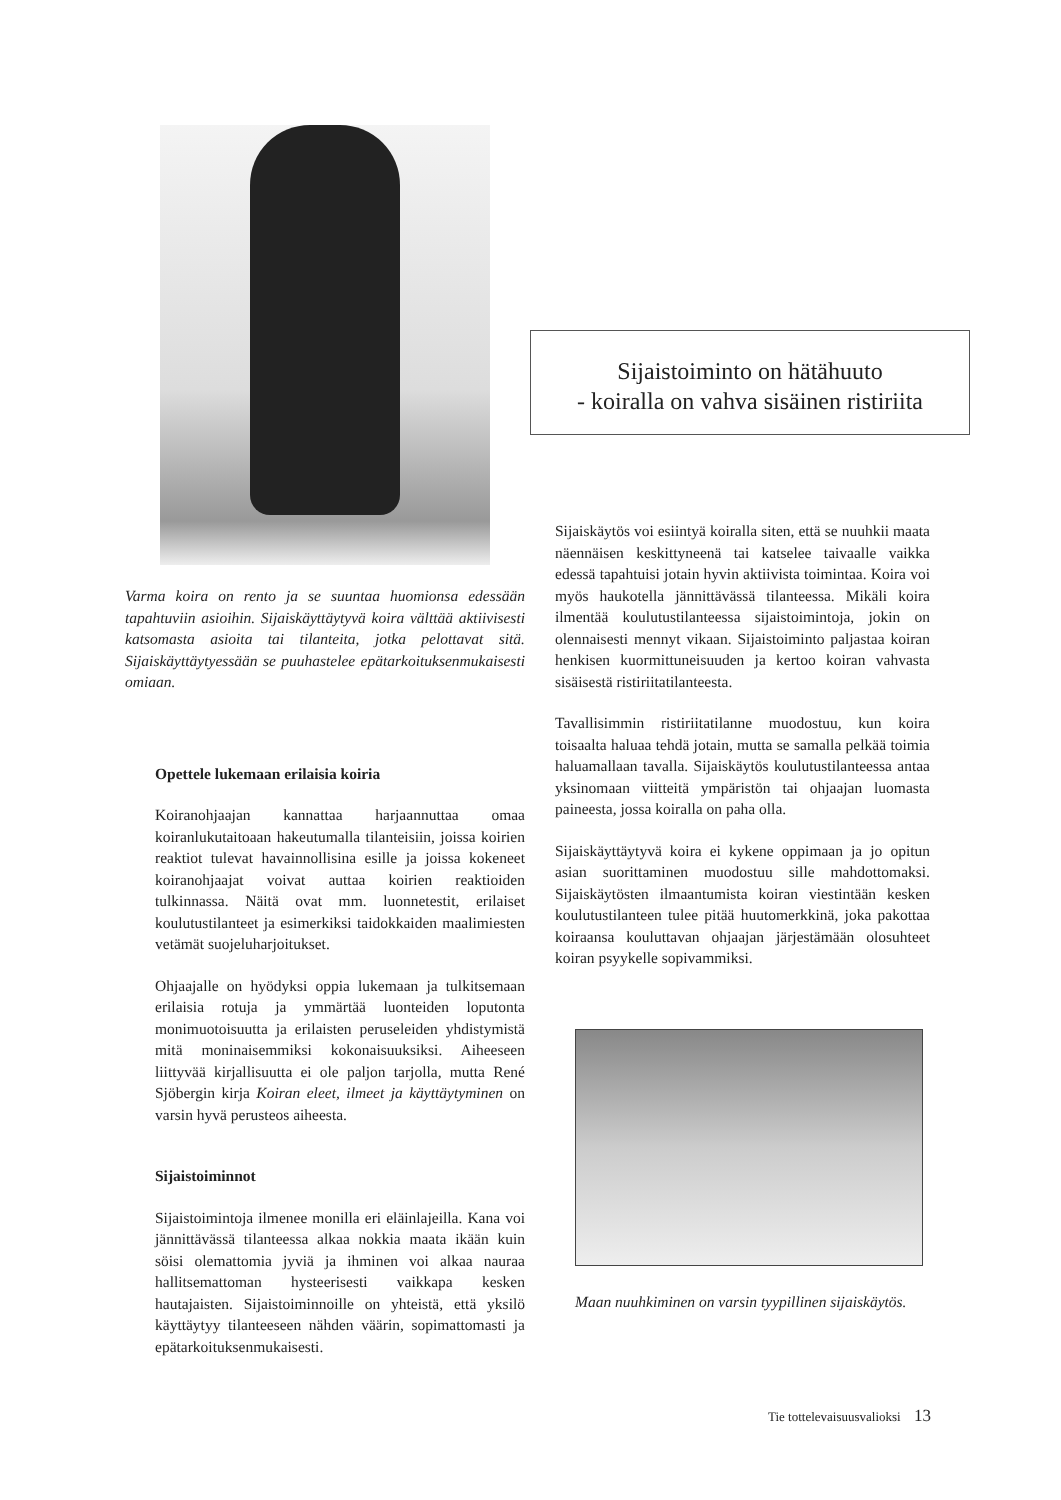Varma koira on rento ja se suuntaa huomionsa edessään tapahtuviin asioihin. Sijaiskäyttäytyvä koira välttää aktiivisesti katsomasta asioita tai tilanteita, jotka pelottavat sitä. Sijaiskäyttäytyessään se puuhastelee epätarkoituksenmukaisesti omiaan.
Opettele lukemaan erilaisia koiria
Koiranohjaajan kannattaa harjaannuttaa omaa koiranlukutaitoaan hakeutumalla tilanteisiin, joissa koirien reaktiot tulevat havainnollisina esille ja joissa kokeneet koiranohjaajat voivat auttaa koirien reaktioiden tulkinnassa. Näitä ovat mm. luonnetestit, erilaiset koulutustilanteet ja esimerkiksi taidokkaiden maalimiesten vetämät suojeluharjoitukset.
Ohjaajalle on hyödyksi oppia lukemaan ja tulkitsemaan erilaisia rotuja ja ymmärtää luonteiden loputonta monimuotoisuutta ja erilaisten peruseleiden yhdistymistä mitä moninaisemmiksi kokonaisuuksiksi. Aiheeseen liittyvää kirjallisuutta ei ole paljon tarjolla, mutta René Sjöbergin kirja Koiran eleet, ilmeet ja käyttäytyminen on varsin hyvä perusteos aiheesta.
Sijaistoiminnot
Sijaistoimintoja ilmenee monilla eri eläinlajeilla. Kana voi jännittävässä tilanteessa alkaa nokkia maata ikään kuin söisi olemattomia jyviä ja ihminen voi alkaa nauraa hallitsemattoman hysteerisesti vaikkapa kesken hautajaisten. Sijaistoiminnoille on yhteistä, että yksilö käyttäytyy tilanteeseen nähden väärin, sopimattomasti ja epätarkoituksenmukaisesti.
Sijaistoiminto on hätähuuto
- koiralla on vahva sisäinen ristiriita
Sijaiskäytös voi esiintyä koiralla siten, että se nuuhkii maata näennäisen keskittyneenä tai katselee taivaalle vaikka edessä tapahtuisi jotain hyvin aktiivista toimintaa. Koira voi myös haukotella jännittävässä tilanteessa. Mikäli koira ilmentää koulutustilanteessa sijaistoimintoja, jokin on olennaisesti mennyt vikaan. Sijaistoiminto paljastaa koiran henkisen kuormittuneisuuden ja kertoo koiran vahvasta sisäisestä ristiriitatilanteesta.
Tavallisimmin ristiriitatilanne muodostuu, kun koira toisaalta haluaa tehdä jotain, mutta se samalla pelkää toimia haluamallaan tavalla. Sijaiskäytös koulutustilanteessa antaa yksinomaan viitteitä ympäristön tai ohjaajan luomasta paineesta, jossa koiralla on paha olla.
Sijaiskäyttäytyvä koira ei kykene oppimaan ja jo opitun asian suorittaminen muodostuu sille mahdottomaksi. Sijaiskäytösten ilmaantumista koiran viestintään kesken koulutustilanteen tulee pitää huutomerkkinä, joka pakottaa koiraansa kouluttavan ohjaajan järjestämään olosuhteet koiran psyykelle sopivammiksi.
Maan nuuhkiminen on varsin tyypillinen sijaiskäytös.
Tie tottelevaisuusvalioksi 13